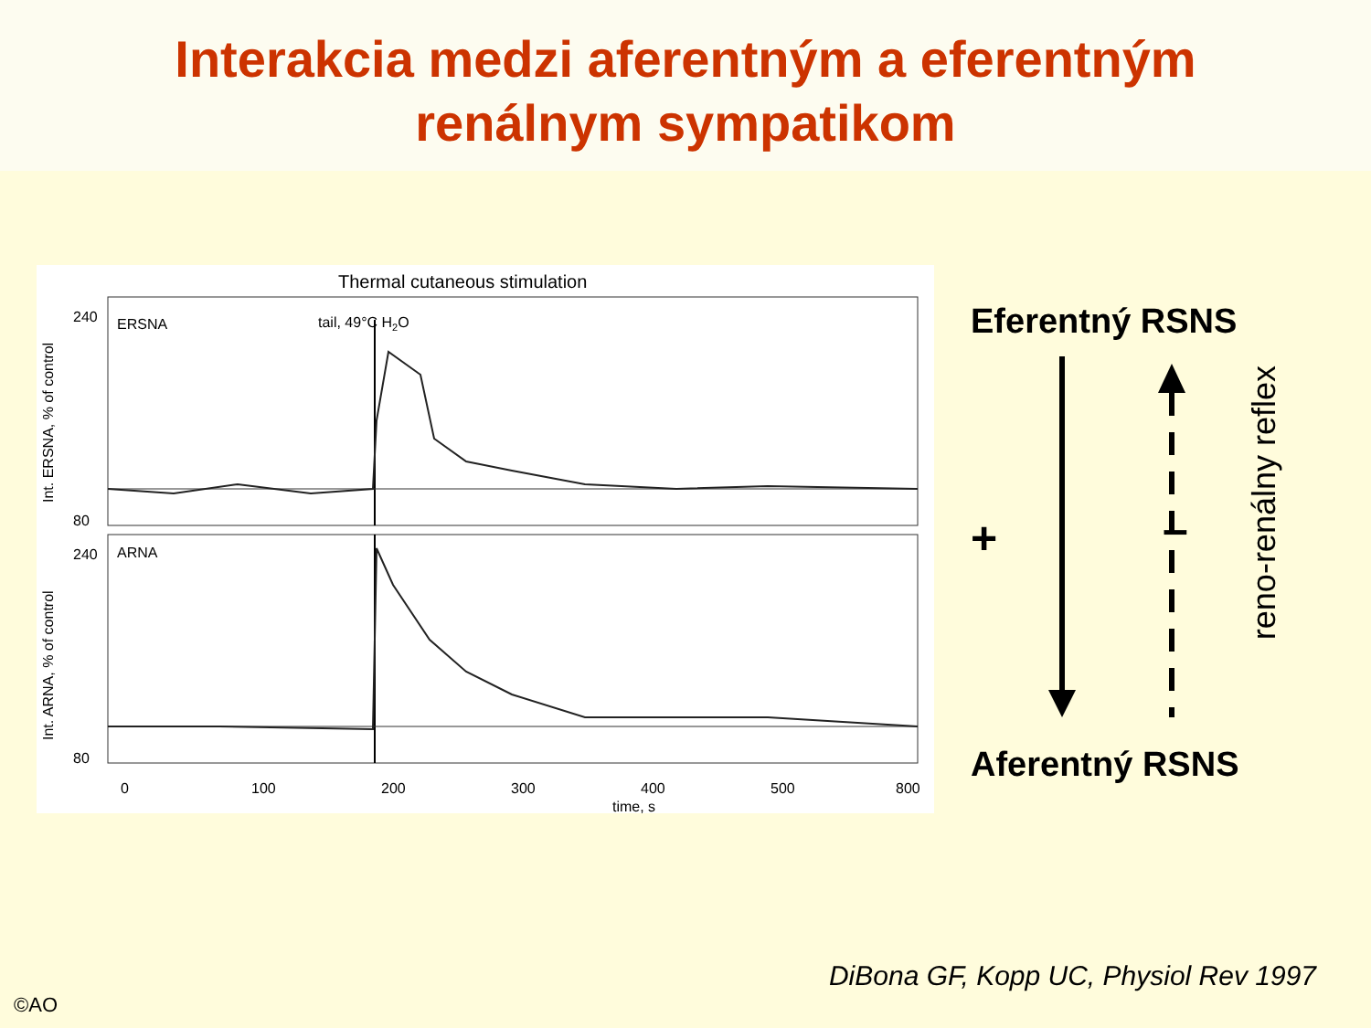Interakcia medzi aferentným a eferentným
renálnym sympatikom
Thermal cutaneous stimulation
tail, 49°C H2O
ERSNA
ARNA
240
80
240
80
0
100
200
300
400
500
800
time, s
Int. ERSNA, % of control
Int. ARNA, % of control
Eferentný RSNS
+ –
reno-renálny reflex
Aferentný RSNS
DiBona GF, Kopp UC, Physiol Rev 1997
©AO